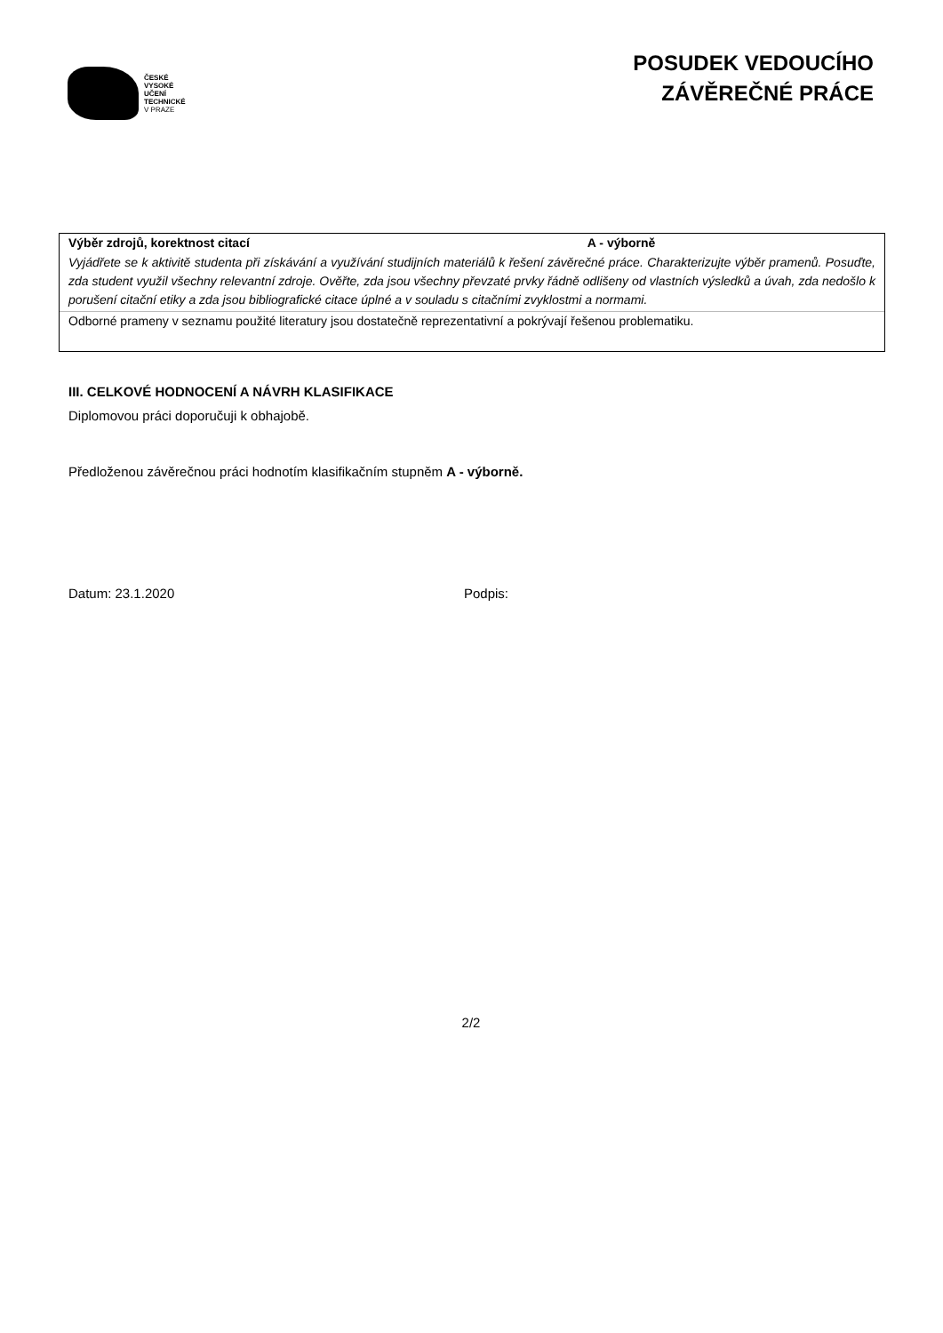ČESKÉ
VYSOKÉ
UČENÍ
TECHNICKÉ
V PRAZE
POSUDEK VEDOUCÍHO
ZÁVĚREČNÉ PRÁCE
| Výběr zdrojů, korektnost citací A - výborně |
| Vyjádřete se k aktivitě studenta při získávání a využívání studijních materiálů k řešení závěrečné práce. Charakterizujte výběr pramenů. Posuďte, zda student využil všechny relevantní zdroje. Ověřte, zda jsou všechny převzaté prvky řádně odlišeny od vlastních výsledků a úvah, zda nedošlo k porušení citační etiky a zda jsou bibliografické citace úplné a v souladu s citačními zvyklostmi a normami. |
| Odborné prameny v seznamu použité literatury jsou dostatečně reprezentativní a pokrývají řešenou problematiku. |
III. CELKOVÉ HODNOCENÍ A NÁVRH KLASIFIKACE
Diplomovou práci doporučuji k obhajobě.
Předloženou závěrečnou práci hodnotím klasifikačním stupněm A - výborně.
Datum: 23.1.2020 Podpis:
2/2